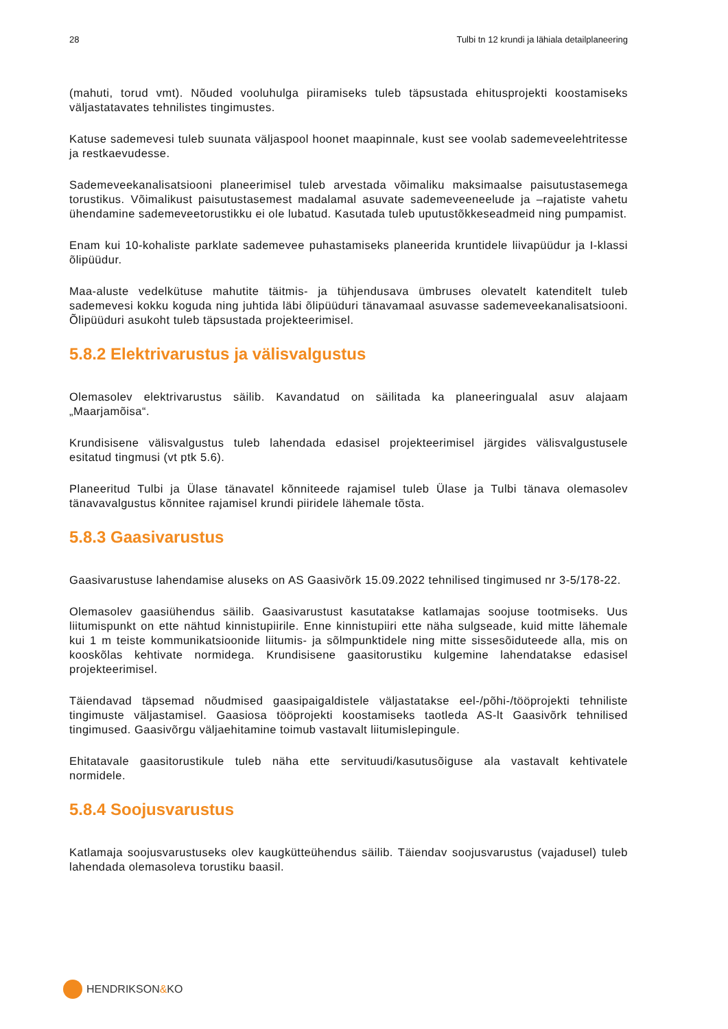28 Tulbi tn 12 krundi ja lähiala detailplaneering
(mahuti, torud vmt). Nõuded vooluhulga piiramiseks tuleb täpsustada ehitusprojekti koostamiseks väljastatavates tehnilistes tingimustes.
Katuse sademevesi tuleb suunata väljaspool hoonet maapinnale, kust see voolab sademeveelehtritesse ja restkaevudesse.
Sademeveekanalisatsiooni planeerimisel tuleb arvestada võimaliku maksimaalse paisutustasemega torustikus. Võimalikust paisutustasemest madalamal asuvate sademeveeneelude ja –rajatiste vahetu ühendamine sademeveetorustikku ei ole lubatud. Kasutada tuleb uputustõkkeseadmeid ning pumpamist.
Enam kui 10-kohaliste parklate sademevee puhastamiseks planeerida kruntidele liivapüüdur ja I-klassi õlipüüdur.
Maa-aluste vedelkütuse mahutite täitmis- ja tühjendusava ümbruses olevatelt katenditelt tuleb sademevesi kokku koguda ning juhtida läbi õlipüüduri tänavamaal asuvasse sademeveekanalisatsiooni. Õlipüüduri asukoht tuleb täpsustada projekteerimisel.
5.8.2 Elektrivarustus ja välisvalgustus
Olemasolev elektrivarustus säilib. Kavandatud on säilitada ka planeeringualal asuv alajaam „Maarjamõisa“.
Krundisisene välisvalgustus tuleb lahendada edasisel projekteerimisel järgides välisvalgustusele esitatud tingmusi (vt ptk 5.6).
Planeeritud Tulbi ja Ülase tänavatel kõnniteede rajamisel tuleb Ülase ja Tulbi tänava olemasolev tänavavalgustus kõnnitee rajamisel krundi piiridele lähemale tõsta.
5.8.3 Gaasivarustus
Gaasivarustuse lahendamise aluseks on AS Gaasivõrk 15.09.2022 tehnilised tingimused nr 3-5/178-22.
Olemasolev gaasiühendus säilib. Gaasivarustust kasutatakse katlamajas soojuse tootmiseks. Uus liitumispunkt on ette nähtud kinnistupiirile. Enne kinnistupiiri ette näha sulgseade, kuid mitte lähemale kui 1 m teiste kommunikatsioonide liitumis- ja sõlmpunktidele ning mitte sissesõiduteede alla, mis on kooskõlas kehtivate normidega. Krundisisene gaasitorustiku kulgemine lahendatakse edasisel projekteerimisel.
Täiendavad täpsemad nõudmised gaasipaigaldistele väljastatakse eel-/põhi-/tööprojekti tehniliste tingimuste väljastamisel. Gaasiosa tööprojekti koostamiseks taotleda AS-lt Gaasivõrk tehnilised tingimused. Gaasivõrgu väljaehitamine toimub vastavalt liitumislepingule.
Ehitatavale gaasitorustikule tuleb näha ette servituudi/kasutusõiguse ala vastavalt kehtivatele normidele.
5.8.4 Soojusvarustus
Katlamaja soojusvarustuseks olev kaugkütteühendus säilib. Täiendav soojusvarustus (vajadusel) tuleb lahendada olemasoleva torustiku baasil.
HENDRIKSON&KO